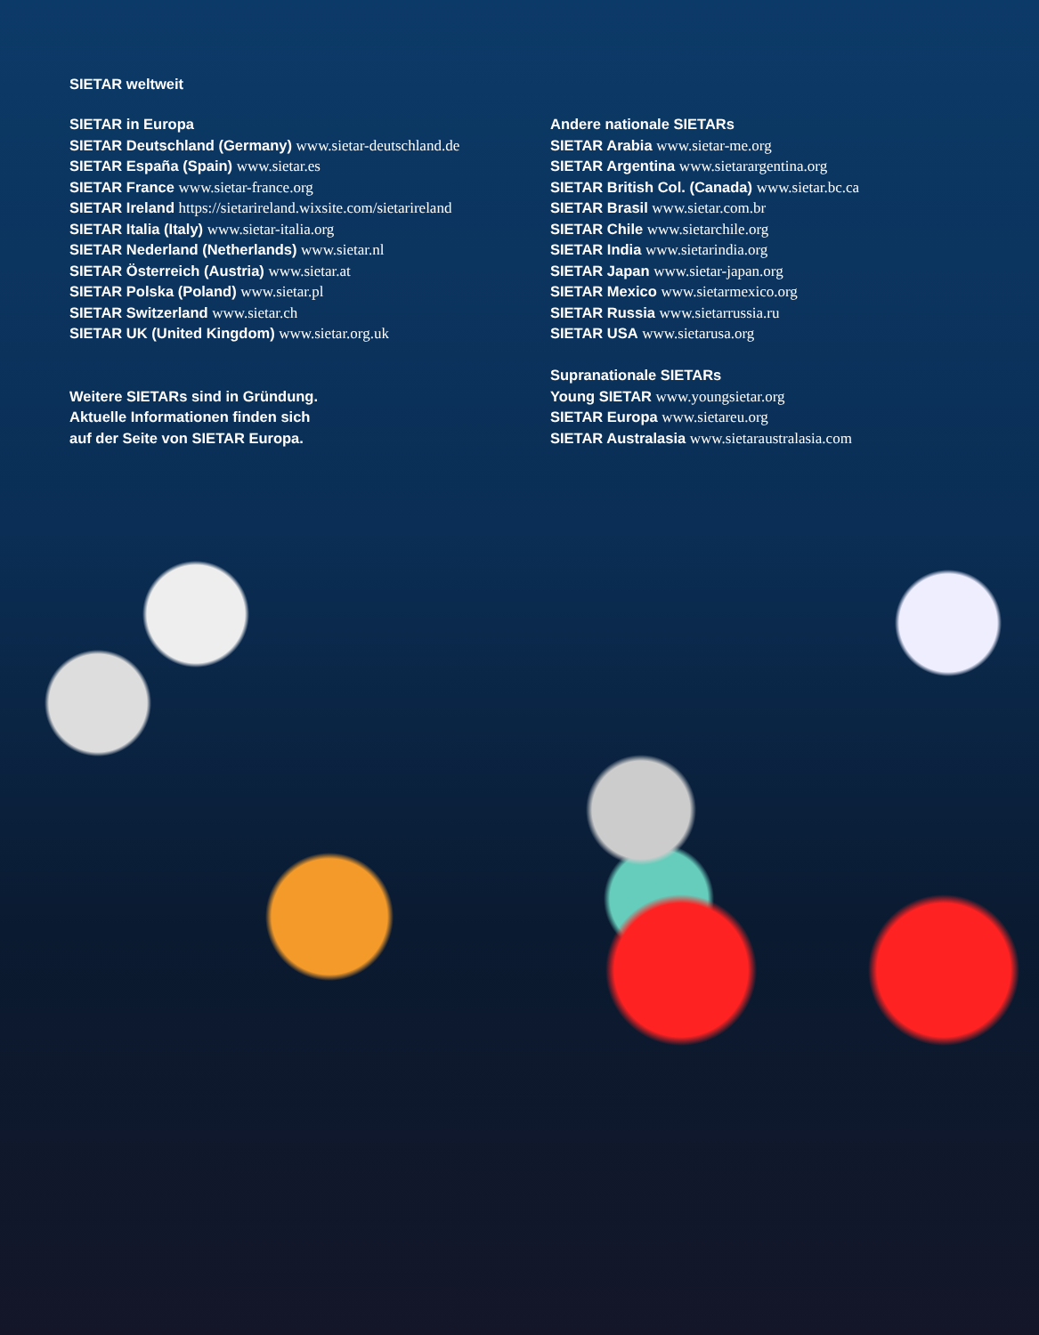SIETAR weltweit
SIETAR in Europa
SIETAR Deutschland (Germany) www.sietar-deutschland.de
SIETAR España (Spain) www.sietar.es
SIETAR France www.sietar-france.org
SIETAR Ireland https://sietarireland.wixsite.com/sietarireland
SIETAR Italia (Italy) www.sietar-italia.org
SIETAR Nederland (Netherlands) www.sietar.nl
SIETAR Österreich (Austria) www.sietar.at
SIETAR Polska (Poland) www.sietar.pl
SIETAR Switzerland www.sietar.ch
SIETAR UK (United Kingdom) www.sietar.org.uk
Weitere SIETARs sind in Gründung.
Aktuelle Informationen finden sich
auf der Seite von SIETAR Europa.
Andere nationale SIETARs
SIETAR Arabia www.sietar-me.org
SIETAR Argentina www.sietarargentina.org
SIETAR British Col. (Canada) www.sietar.bc.ca
SIETAR Brasil www.sietar.com.br
SIETAR Chile www.sietarchile.org
SIETAR India www.sietarindia.org
SIETAR Japan www.sietar-japan.org
SIETAR Mexico www.sietarmexico.org
SIETAR Russia www.sietarrussia.ru
SIETAR USA www.sietarusa.org
Supranationale SIETARs
Young SIETAR www.youngsietar.org
SIETAR Europa www.sietareu.org
SIETAR Australasia www.sietaraustralasia.com